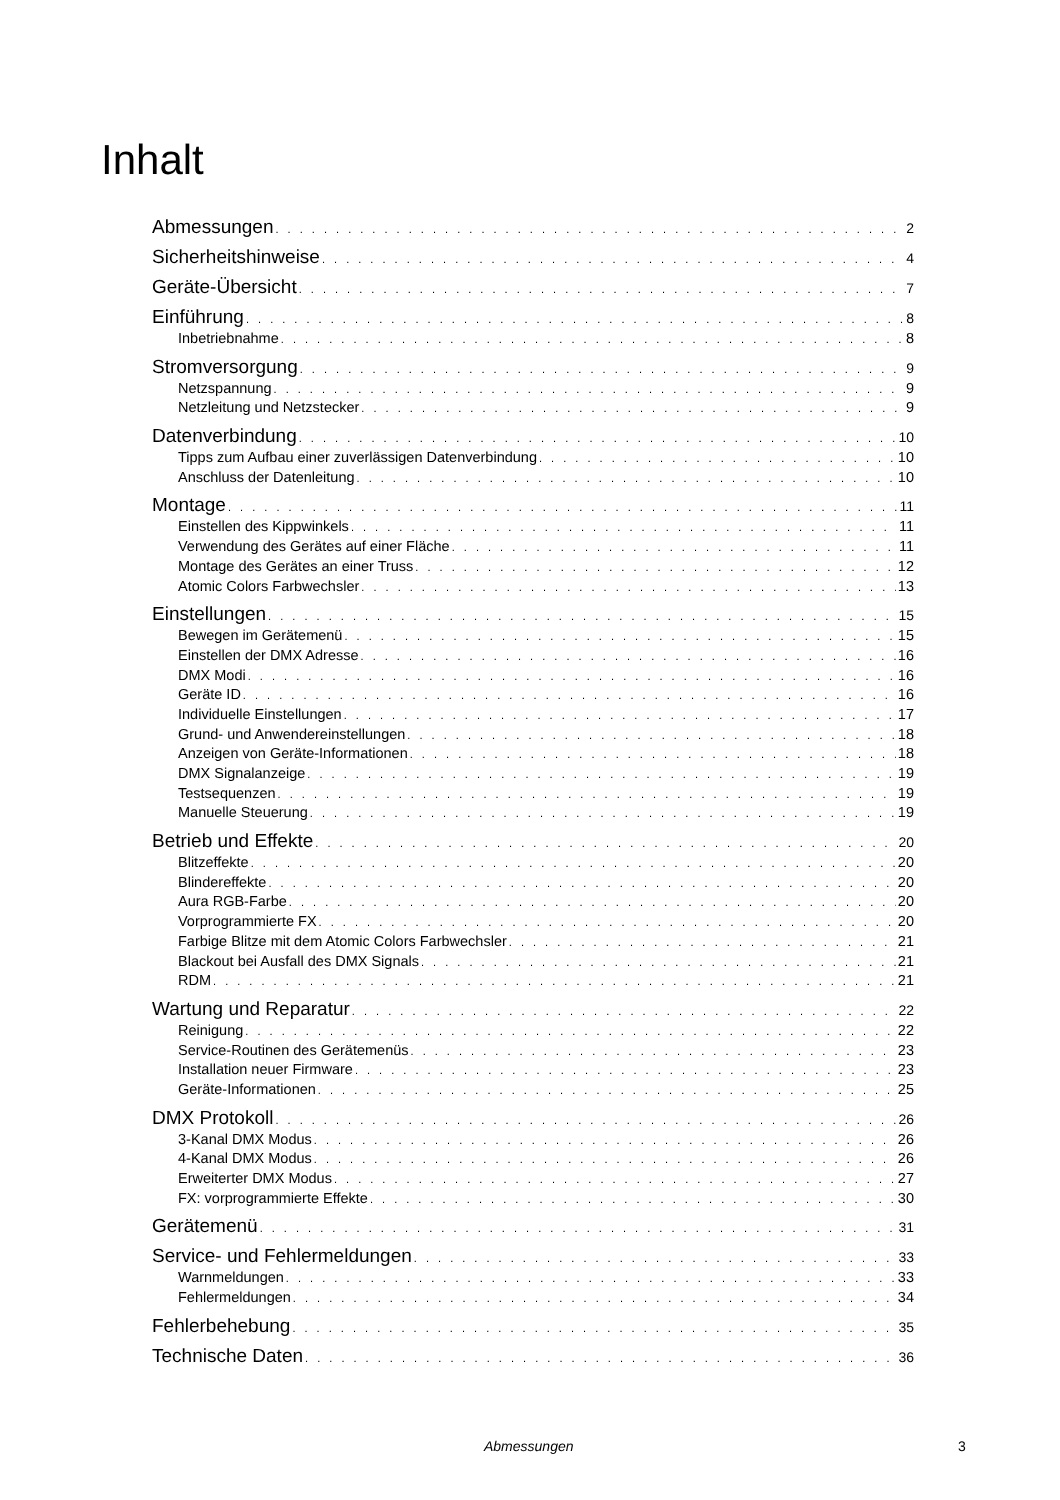Inhalt
Abmessungen 2
Sicherheitshinweise 4
Geräte-Übersicht 7
Einführung 8
Inbetriebnahme 8
Stromversorgung 9
Netzspannung 9
Netzleitung und Netzstecker 9
Datenverbindung 10
Tipps zum Aufbau einer zuverlässigen Datenverbindung 10
Anschluss der Datenleitung 10
Montage 11
Einstellen des Kippwinkels 11
Verwendung des Gerätes auf einer Fläche 11
Montage des Gerätes an einer Truss 12
Atomic Colors Farbwechsler 13
Einstellungen 15
Bewegen im Gerätemenü 15
Einstellen der DMX Adresse 16
DMX Modi 16
Geräte ID 16
Individuelle Einstellungen 17
Grund- und Anwendereinstellungen 18
Anzeigen von Geräte-Informationen 18
DMX Signalanzeige 19
Testsequenzen 19
Manuelle Steuerung 19
Betrieb und Effekte 20
Blitzeffekte 20
Blindereffekte 20
Aura RGB-Farbe 20
Vorprogrammierte FX 20
Farbige Blitze mit dem Atomic Colors Farbwechsler 21
Blackout bei Ausfall des DMX Signals 21
RDM 21
Wartung und Reparatur 22
Reinigung 22
Service-Routinen des Gerätemenüs 23
Installation neuer Firmware 23
Geräte-Informationen 25
DMX Protokoll 26
3-Kanal DMX Modus 26
4-Kanal DMX Modus 26
Erweiterter DMX Modus 27
FX: vorprogrammierte Effekte 30
Gerätemenü 31
Service- und Fehlermeldungen 33
Warnmeldungen 33
Fehlermeldungen 34
Fehlerbehebung 35
Technische Daten 36
Abmessungen 3